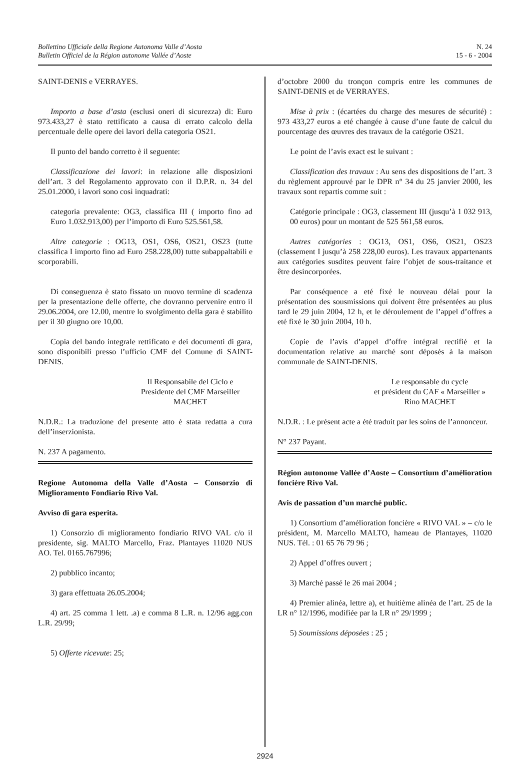Bollettino Ufficiale della Regione Autonoma Valle d’Aosta
Bulletin Officiel de la Région autonome Vallée d’Aoste
N. 24
15 - 6 - 2004
SAINT-DENIS e VERRAYES.
Importo a base d’asta (esclusi oneri di sicurezza) di: Euro 973.433,27 è stato rettificato a causa di errato calcolo della percentuale delle opere dei lavori della categoria OS21.
Il punto del bando corretto è il seguente:
Classificazione dei lavori: in relazione alle disposizioni dell’art. 3 del Regolamento approvato con il D.P.R. n. 34 del 25.01.2000, i lavori sono così inquadrati:
categoria prevalente: OG3, classifica III ( importo fino ad Euro 1.032.913,00) per l’importo di Euro 525.561,58.
Altre categorie : OG13, OS1, OS6, OS21, OS23 (tutte classifica I importo fino ad Euro 258.228,00) tutte subappaltabili e scorporabili.
Di conseguenza è stato fissato un nuovo termine di scadenza per la presentazione delle offerte, che dovranno pervenire entro il 29.06.2004, ore 12.00, mentre lo svolgimento della gara è stabilito per il 30 giugno ore 10,00.
Copia del bando integrale rettificato e dei documenti di gara, sono disponibili presso l’ufficio CMF del Comune di SAINT-DENIS.
Il Responsabile del Ciclo e
Presidente del CMF Marseiller
MACHET
N.D.R.: La traduzione del presente atto è stata redatta a cura dell’inserzionista.
N. 237 A pagamento.
Regione Autonoma della Valle d’Aosta – Consorzio di Miglioramento Fondiario Rivo Val.
Avviso di gara esperita.
1) Consorzio di miglioramento fondiario RIVO VAL c/o il presidente, sig. MALTO Marcello, Fraz. Plantayes 11020 NUS AO. Tel. 0165.767996;
2) pubblico incanto;
3) gara effettuata 26.05.2004;
4) art. 25 comma 1 lett. .a) e comma 8 L.R. n. 12/96 agg.con L.R. 29/99;
5) Offerte ricevute: 25;
d’octobre 2000 du tronçon compris entre les communes de SAINT-DENIS et de VERRAYES.
Mise à prix : (écartées du charge des mesures de sécurité) : 973 433,27 euros a eté changée à cause d’une faute de calcul du pourcentage des œuvres des travaux de la catégorie OS21.
Le point de l’avis exact est le suivant :
Classification des travaux : Au sens des dispositions de l’art. 3 du règlement approuvé par le DPR n° 34 du 25 janvier 2000, les travaux sont repartis comme suit :
Catégorie principale : OG3, classement III (jusqu’à 1 032 913, 00 euros) pour un montant de 525 561,58 euros.
Autres catégories : OG13, OS1, OS6, OS21, OS23 (classement I jusqu’à 258 228,00 euros). Les travaux appartenants aux catégories susdites peuvent faire l’objet de sous-traitance et être desincorporées.
Par conséquence a eté fixé le nouveau délai pour la présentation des sousmissions qui doivent être présentées au plus tard le 29 juin 2004, 12 h, et le déroulement de l’appel d’offres a eté fixé le 30 juin 2004, 10 h.
Copie de l’avis d’appel d’offre intégral rectifié et la documentation relative au marché sont déposés à la maison communale de SAINT-DENIS.
Le responsable du cycle
et président du CAF « Marseiller »
Rino MACHET
N.D.R. : Le présent acte a été traduit par les soins de l’annonceur.
N° 237 Payant.
Région autonome Vallée d’Aoste – Consortium d’amélioration foncière Rivo Val.
Avis de passation d’un marché public.
1) Consortium d’amélioration foncière « RIVO VAL » – c/o le président, M. Marcello MALTO, hameau de Plantayes, 11020 NUS. Tél. : 01 65 76 79 96 ;
2) Appel d’offres ouvert ;
3) Marché passé le 26 mai 2004 ;
4) Premier alinéa, lettre a), et huitième alinéa de l’art. 25 de la LR n° 12/1996, modifiée par la LR n° 29/1999 ;
5) Soumissions déposées : 25 ;
2924